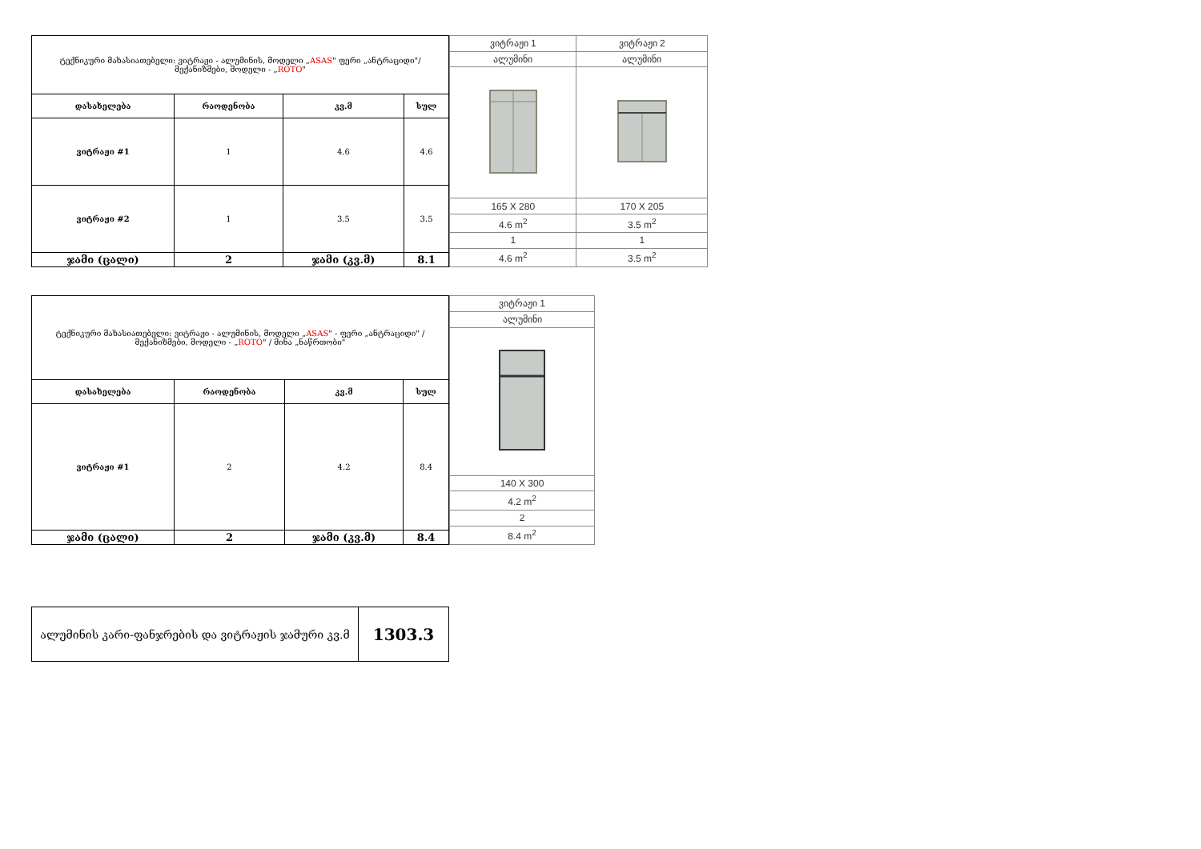| ტექნიკური მახასიათებელი: ვიტრაჟი - ალუმინის, მოდელი „ ASAS " ფერი „ანტრაციდი"/ მექანიზმები, მოდელი - „ ROTO " | | | |
| დასახელება | რაოდენობა | კვ.მ | სულ |
| ვიტრაჟი #1 | 1 | 4.6 | 4.6 |
| ვიტრაჟი #2 | 1 | 3.5 | 3.5 |
| ჯამი (ცალი) | 2 | ჯამი (კვ.მ) | 8.1 |
| ვიტრაჟი 1 | ვიტრაჟი 2 |
| ალუმინი | ალუმინი |
| 165 X 280 | 170 X 205 |
| 4.6 m<sup>2</sup> | 3.5 m<sup>2</sup> |
| 1 | 1 |
| 4.6 m<sup>2</sup> | 3.5 m<sup>2</sup> |
| ტექნიკური მახასიათებელი: ვიტრაჟი - ალუმინის, მოდელი „ ASAS " - ფერი „ანტრაციდი" / მექანიზმები, მოდელი - „ ROTO " / მინა „ნაწრთობი" | | | |
| დასახელება | რაოდენობა | კვ.მ | სულ |
| ვიტრაჟი #1 | 2 | 4.2 | 8.4 |
| ჯამი (ცალი) | 2 | ჯამი (კვ.მ) | 8.4 |
| ვიტრაჟი 1 |
| ალუმინი |
| 140 X 300 |
| 4.2 m<sup>2</sup> |
| 2 |
| 8.4 m<sup>2</sup> |
| ალუმინის კარი-ფანჯრების და ვიტრაჟის ჯამური კვ.მ | 1303.3 |